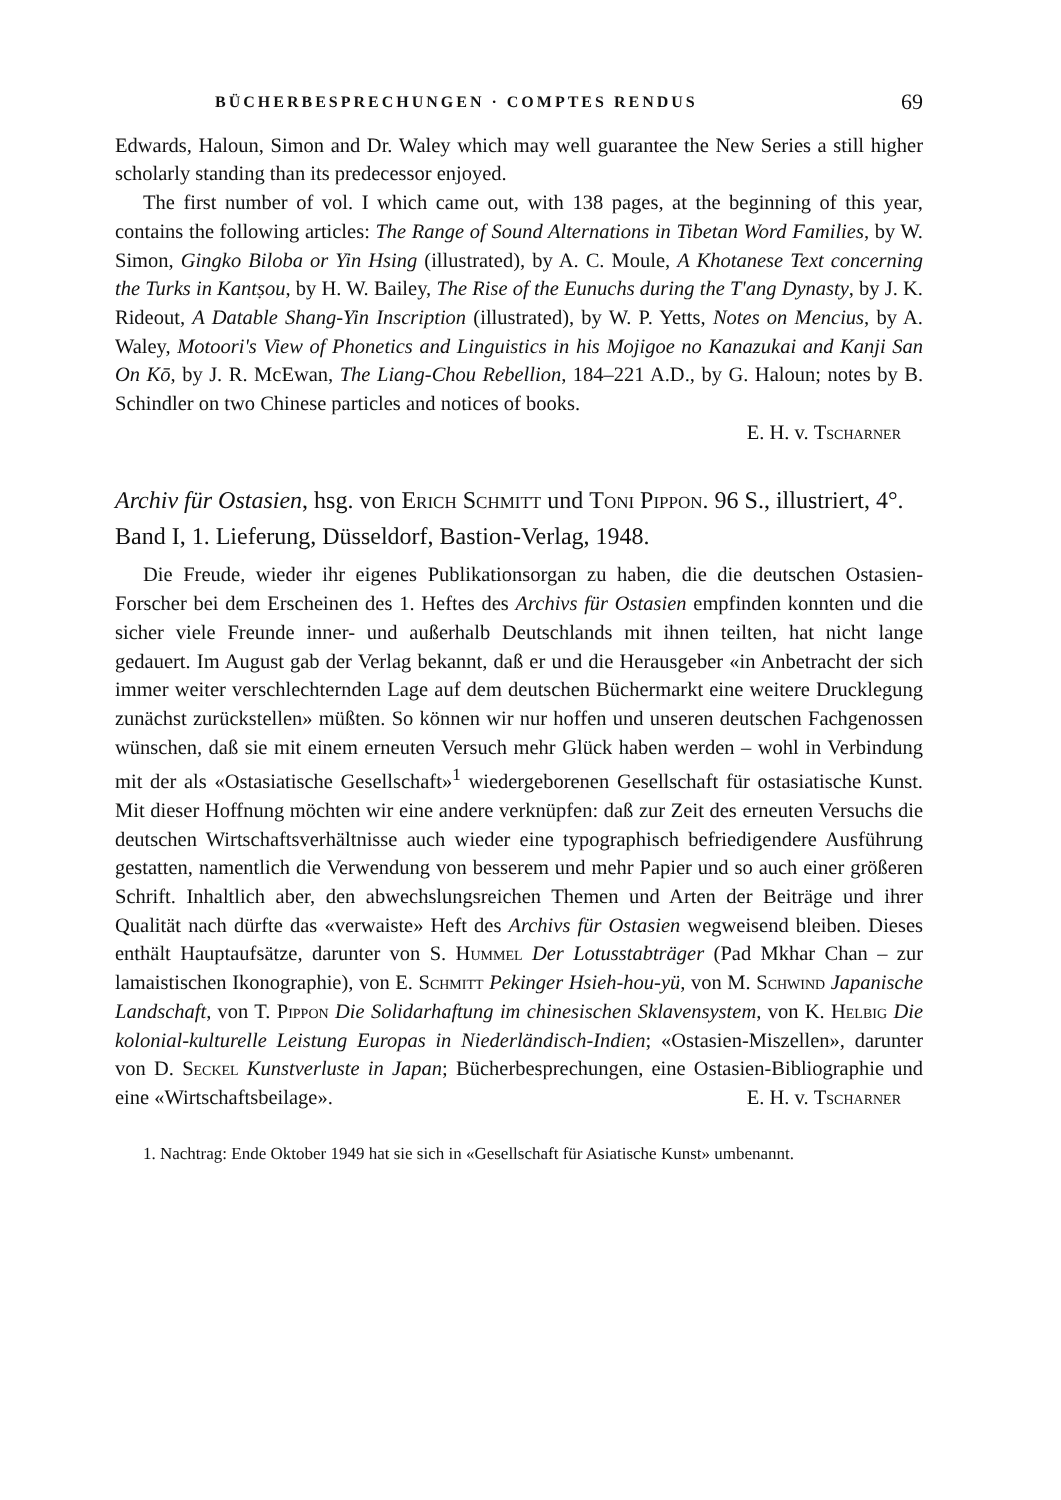BÜCHERBESPRECHUNGEN · COMPTES RENDUS 69
Edwards, Haloun, Simon and Dr. Waley which may well guarantee the New Series a still higher scholarly standing than its predecessor enjoyed.
The first number of vol. I which came out, with 138 pages, at the beginning of this year, contains the following articles: The Range of Sound Alternations in Tibetan Word Families, by W. Simon, Gingko Biloba or Yin Hsing (illustrated), by A. C. Moule, A Khotanese Text concerning the Turks in Kantṣou, by H. W. Bailey, The Rise of the Eunuchs during the T'ang Dynasty, by J. K. Rideout, A Datable Shang-Yin Inscription (illustrated), by W. P. Yetts, Notes on Mencius, by A. Waley, Motoori's View of Phonetics and Linguistics in his Mojigoe no Kanazukai and Kanji San On Kō, by J. R. McEwan, The Liang-Chou Rebellion, 184–221 A.D., by G. Haloun; notes by B. Schindler on two Chinese particles and notices of books.
E. H. v. Tscharner
Archiv für Ostasien, hsg. von Erich Schmitt und Toni Pippon. 96 S., illustriert, 4°. Band I, 1. Lieferung, Düsseldorf, Bastion-Verlag, 1948.
Die Freude, wieder ihr eigenes Publikationsorgan zu haben, die die deutschen Ostasien-Forscher bei dem Erscheinen des 1. Heftes des Archivs für Ostasien empfinden konnten und die sicher viele Freunde inner- und außerhalb Deutschlands mit ihnen teilten, hat nicht lange gedauert. Im August gab der Verlag bekannt, daß er und die Herausgeber «in Anbetracht der sich immer weiter verschlechternden Lage auf dem deutschen Büchermarkt eine weitere Drucklegung zunächst zurückstellen» müßten. So können wir nur hoffen und unseren deutschen Fachgenossen wünschen, daß sie mit einem erneuten Versuch mehr Glück haben werden – wohl in Verbindung mit der als «Ostasiatische Gesellschaft»<sup>1</sup> wiedergeborenen Gesellschaft für ostasiatische Kunst. Mit dieser Hoffnung möchten wir eine andere verknüpfen: daß zur Zeit des erneuten Versuchs die deutschen Wirtschaftsverhältnisse auch wieder eine typographisch befriedigendere Ausführung gestatten, namentlich die Verwendung von besserem und mehr Papier und so auch einer größeren Schrift. Inhaltlich aber, den abwechslungsreichen Themen und Arten der Beiträge und ihrer Qualität nach dürfte das «verwaiste» Heft des Archivs für Ostasien wegweisend bleiben. Dieses enthält Hauptaufsätze, darunter von S. Hummel Der Lotusstabträger (Pad Mkhar Chan – zur lamaistischen Ikonographie), von E. Schmitt Pekinger Hsieh-hou-yü, von M. Schwind Japanische Landschaft, von T. Pippon Die Solidarhaftung im chinesischen Sklavensystem, von K. Helbig Die kolonial-kulturelle Leistung Europas in Niederländisch-Indien; «Ostasien-Miszellen», darunter von D. Seckel Kunstverluste in Japan; Bücherbesprechungen, eine Ostasien-Bibliographie und eine «Wirtschaftsbeilage».
E. H. v. Tscharner
1. Nachtrag: Ende Oktober 1949 hat sie sich in «Gesellschaft für Asiatische Kunst» umbenannt.